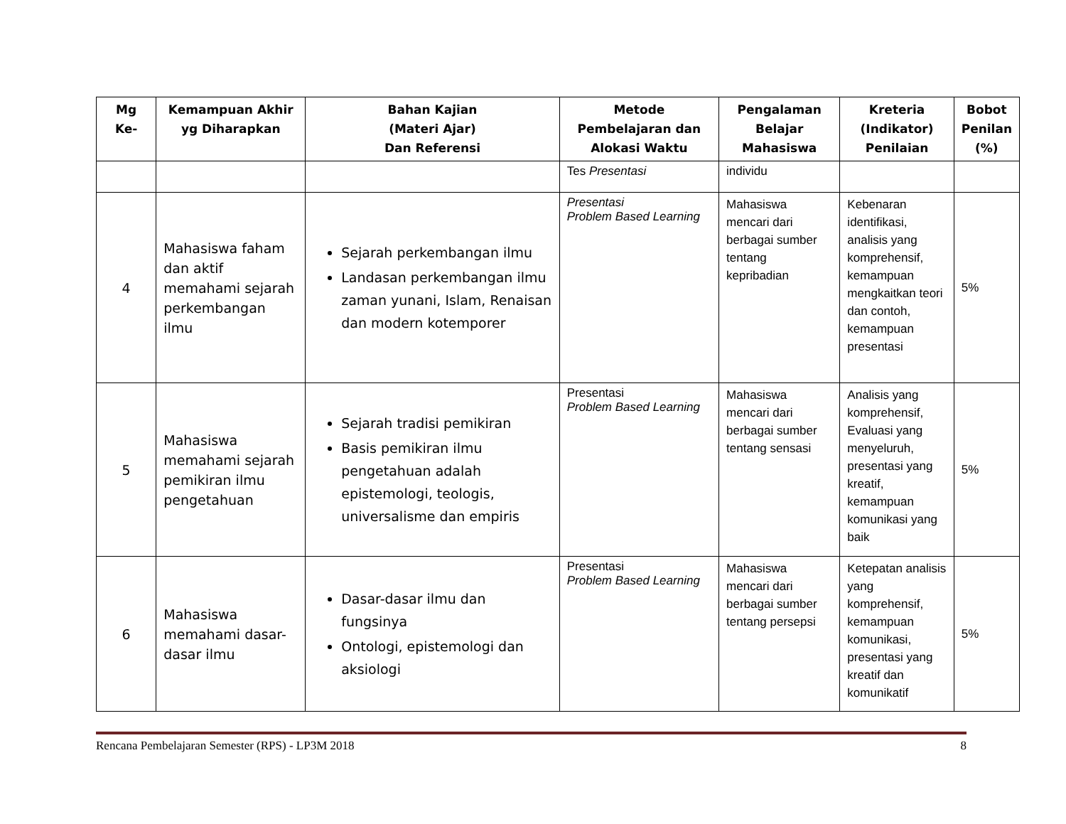| Mg Ke- | Kemampuan Akhir yg Diharapkan | Bahan Kajian (Materi Ajar) Dan Referensi | Metode Pembelajaran dan Alokasi Waktu | Pengalaman Belajar Mahasiswa | Kreteria (Indikator) Penilaian | Bobot Penilan (%) |
| --- | --- | --- | --- | --- | --- | --- |
| | | | Tes Presentasi | individu | | |
| 4 | Mahasiswa faham dan aktif memahami sejarah perkembangan ilmu | Sejarah perkembangan ilmu Landasan perkembangan ilmu zaman yunani, Islam, Renaisan dan modern kotemporer | Presentasi Problem Based Learning | Mahasiswa mencari dari berbagai sumber tentang kepribadian | Kebenaran identifikasi, analisis yang komprehensif, kemampuan mengkaitkan teori dan contoh, kemampuan presentasi | 5% |
| 5 | Mahasiswa memahami sejarah pemikiran ilmu pengetahuan | Sejarah tradisi pemikiran Basis pemikiran ilmu pengetahuan adalah epistemologi, teologis, universalisme dan empiris | Presentasi Problem Based Learning | Mahasiswa mencari dari berbagai sumber tentang sensasi | Analisis yang komprehensif, Evaluasi yang menyeluruh, presentasi yang kreatif, kemampuan komunikasi yang baik | 5% |
| 6 | Mahasiswa memahami dasar-dasar ilmu | Dasar-dasar ilmu dan fungsinya Ontologi, epistemologi dan aksiologi | Presentasi Problem Based Learning | Mahasiswa mencari dari berbagai sumber tentang persepsi | Ketepatan analisis yang komprehensif, kemampuan komunikasi, presentasi yang kreatif dan komunikatif | 5% |
Rencana Pembelajaran Semester (RPS) - LP3M 2018 8